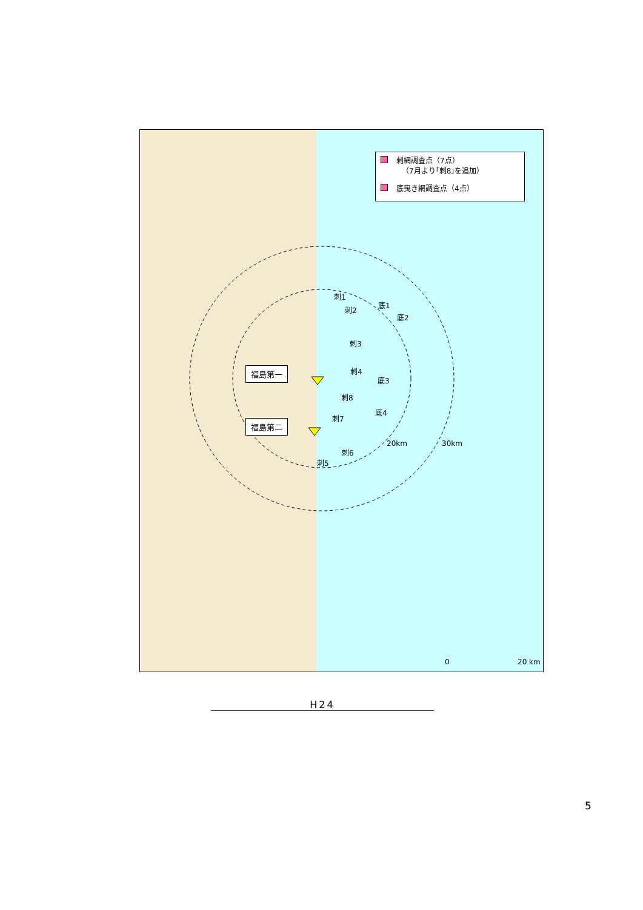刺網調査点（7点）
（7月より｢刺8｣を追加）
底曳き網調査点（4点）
福島第一
福島第二
刺1
刺2
刺3
刺4
刺8
刺7
刺5
刺6
底1
底2
底3
底4
20km 30km
0 20 km
H24
5